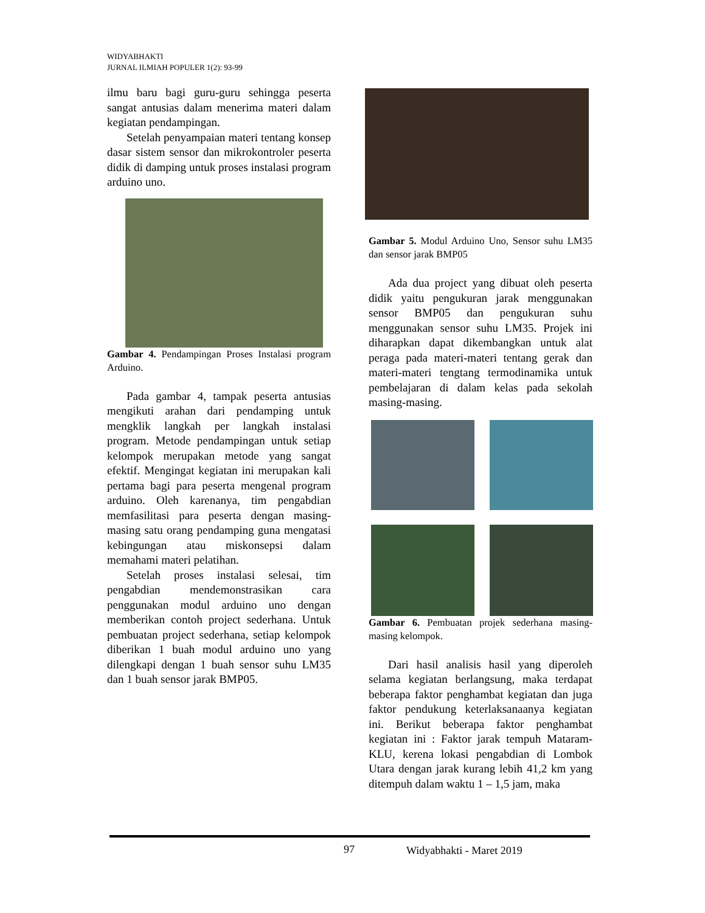WIDYABHAKTI
JURNAL ILMIAH POPULER 1(2): 93-99
ilmu baru bagi guru-guru sehingga peserta sangat antusias dalam menerima materi dalam kegiatan pendampingan.
Setelah penyampaian materi tentang konsep dasar sistem sensor dan mikrokontroler peserta didik di damping untuk proses instalasi program arduino uno.
Gambar 4. Pendampingan Proses Instalasi program Arduino.
Pada gambar 4, tampak peserta antusias mengikuti arahan dari pendamping untuk mengklik langkah per langkah instalasi program. Metode pendampingan untuk setiap kelompok merupakan metode yang sangat efektif. Mengingat kegiatan ini merupakan kali pertama bagi para peserta mengenal program arduino. Oleh karenanya, tim pengabdian memfasilitasi para peserta dengan masing-masing satu orang pendamping guna mengatasi kebingungan atau miskonsepsi dalam memahami materi pelatihan.
Setelah proses instalasi selesai, tim pengabdian mendemonstrasikan cara penggunakan modul arduino uno dengan memberikan contoh project sederhana. Untuk pembuatan project sederhana, setiap kelompok diberikan 1 buah modul arduino uno yang dilengkapi dengan 1 buah sensor suhu LM35 dan 1 buah sensor jarak BMP05.
Gambar 5. Modul Arduino Uno, Sensor suhu LM35 dan sensor jarak BMP05
Ada dua project yang dibuat oleh peserta didik yaitu pengukuran jarak menggunakan sensor BMP05 dan pengukuran suhu menggunakan sensor suhu LM35. Projek ini diharapkan dapat dikembangkan untuk alat peraga pada materi-materi tentang gerak dan materi-materi tengtang termodinamika untuk pembelajaran di dalam kelas pada sekolah masing-masing.
Gambar 6. Pembuatan projek sederhana masing-masing kelompok.
Dari hasil analisis hasil yang diperoleh selama kegiatan berlangsung, maka terdapat beberapa faktor penghambat kegiatan dan juga faktor pendukung keterlaksanaanya kegiatan ini. Berikut beberapa faktor penghambat kegiatan ini : Faktor jarak tempuh Mataram-KLU, kerena lokasi pengabdian di Lombok Utara dengan jarak kurang lebih 41,2 km yang ditempuh dalam waktu 1 – 1,5 jam, maka
97 Widyabhakti - Maret 2019